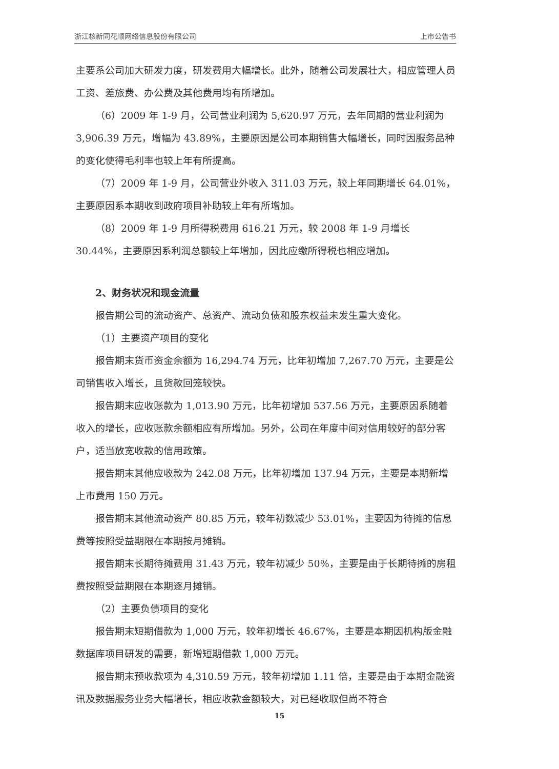浙江核新同花顺网络信息股份有限公司 上市公告书
主要系公司加大研发力度，研发费用大幅增长。此外，随着公司发展壮大，相应管理人员工资、差旅费、办公费及其他费用均有所增加。
（6）2009 年 1-9 月，公司营业利润为 5,620.97 万元，去年同期的营业利润为 3,906.39 万元，增幅为 43.89%，主要原因是公司本期销售大幅增长，同时因服务品种的变化使得毛利率也较上年有所提高。
（7）2009 年 1-9 月，公司营业外收入 311.03 万元，较上年同期增长 64.01%，主要原因系本期收到政府项目补助较上年有所增加。
（8）2009 年 1-9 月所得税费用 616.21 万元，较 2008 年 1-9 月增长 30.44%，主要原因系利润总额较上年增加，因此应缴所得税也相应增加。
2、财务状况和现金流量
报告期公司的流动资产、总资产、流动负债和股东权益未发生重大变化。
（1）主要资产项目的变化
报告期末货币资金余额为 16,294.74 万元，比年初增加 7,267.70 万元，主要是公司销售收入增长，且货款回笼较快。
报告期末应收账款为 1,013.90 万元，比年初增加 537.56 万元，主要原因系随着收入的增长，应收账款余额相应有所增加。另外，公司在年度中间对信用较好的部分客户，适当放宽收款的信用政策。
报告期末其他应收款为 242.08 万元，比年初增加 137.94 万元，主要是本期新增上市费用 150 万元。
报告期末其他流动资产 80.85 万元，较年初数减少 53.01%，主要因为待摊的信息费等按照受益期限在本期按月摊销。
报告期末长期待摊费用 31.43 万元，较年初减少 50%，主要是由于长期待摊的房租费按照受益期限在本期逐月摊销。
（2）主要负债项目的变化
报告期末短期借款为 1,000 万元，较年初增长 46.67%，主要是本期因机构版金融数据库项目研发的需要，新增短期借款 1,000 万元。
报告期末预收款项为 4,310.59 万元，较年初增加 1.11 倍，主要是由于本期金融资讯及数据服务业务大幅增长，相应收款金额较大，对已经收取但尚不符合
15